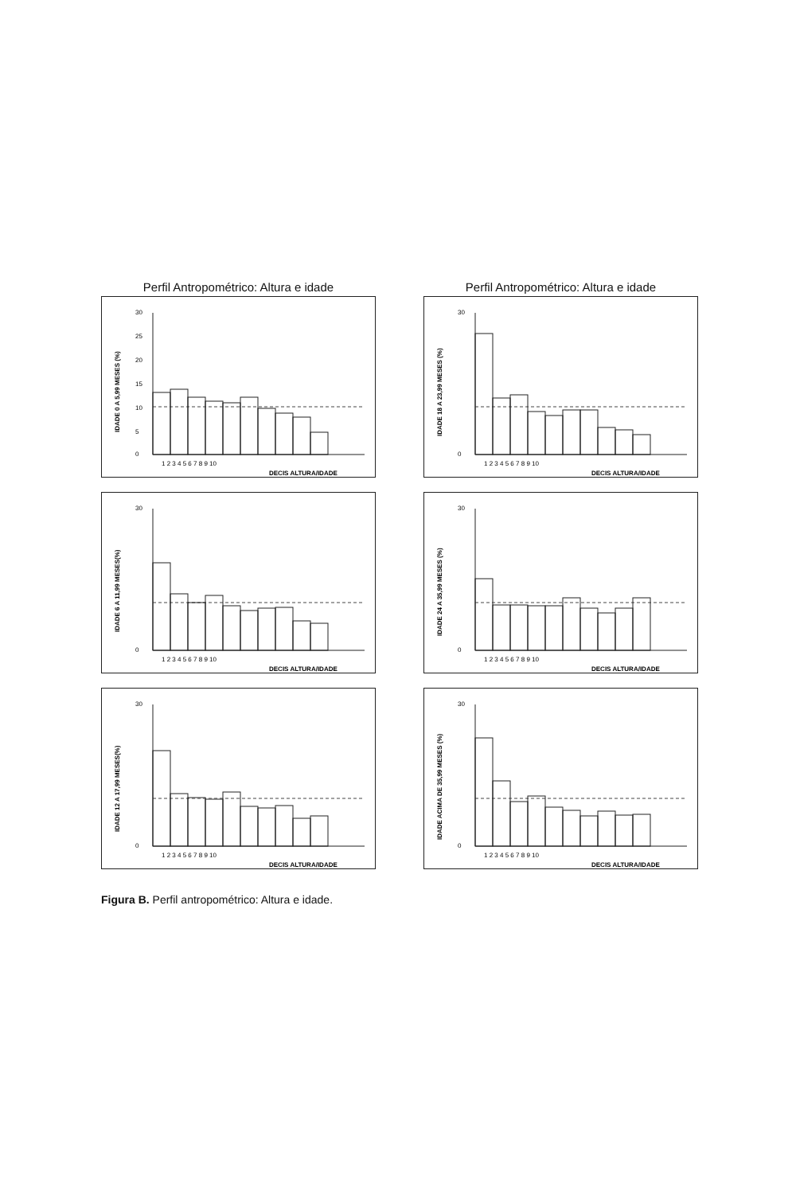Perfil Antropométrico: Altura e idade
IDADE 0 A 5,99 MESES (%)
30
25
20
15
10
5
0
1 2 3 4 5 6 7 8 9 10
DECIS ALTURA/IDADE
IDADE 6 A 11,99 MESES(%)
30
0
1 2 3 4 5 6 7 8 9 10
DECIS ALTURA/IDADE
IDADE 12 A 17,99 MESES(%)
30
0
1 2 3 4 5 6 7 8 9 10
DECIS ALTURA/IDADE
Perfil Antropométrico: Altura e idade
IDADE 18 A 23,99 MESES (%)
30
0
1 2 3 4 5 6 7 8 9 10
DECIS ALTURA/IDADE
IDADE 24 A 35,99 MESES (%)
30
0
1 2 3 4 5 6 7 8 9 10
DECIS ALTURA/IDADE
IDADE ACIMA DE 35,99 MESES (%)
30
0
1 2 3 4 5 6 7 8 9 10
DECIS ALTURA/IDADE
Figura B. Perfil antropométrico: Altura e idade.